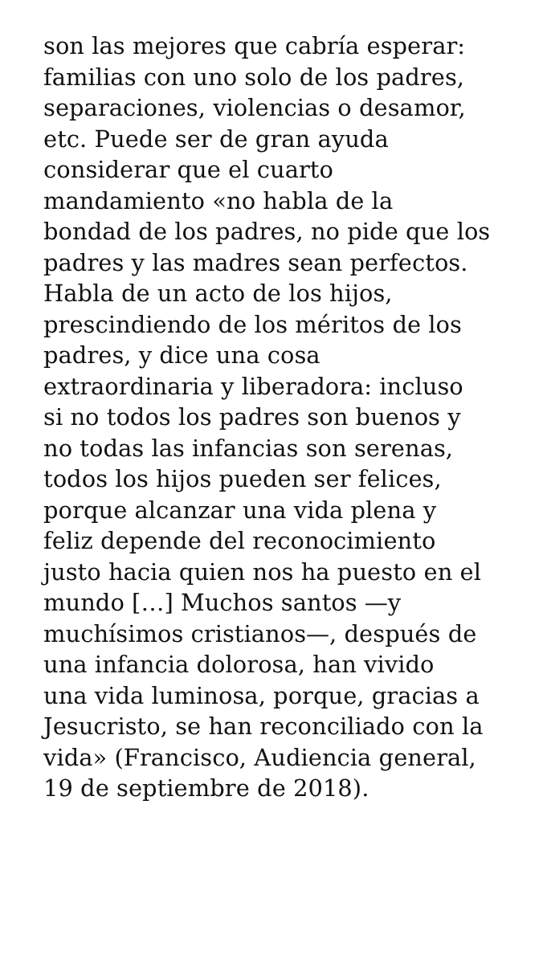son las mejores que cabría esperar:
familias con uno solo de los padres,
separaciones, violencias o desamor,
etc. Puede ser de gran ayuda
considerar que el cuarto
mandamiento «no habla de la
bondad de los padres, no pide que los
padres y las madres sean perfectos.
Habla de un acto de los hijos,
prescindiendo de los méritos de los
padres, y dice una cosa
extraordinaria y liberadora: incluso
si no todos los padres son buenos y
no todas las infancias son serenas,
todos los hijos pueden ser felices,
porque alcanzar una vida plena y
feliz depende del reconocimiento
justo hacia quien nos ha puesto en el
mundo […] Muchos santos —y
muchísimos cristianos—, después de
una infancia dolorosa, han vivido
una vida luminosa, porque, gracias a
Jesucristo, se han reconciliado con la
vida» (Francisco, Audiencia general,
19 de septiembre de 2018).